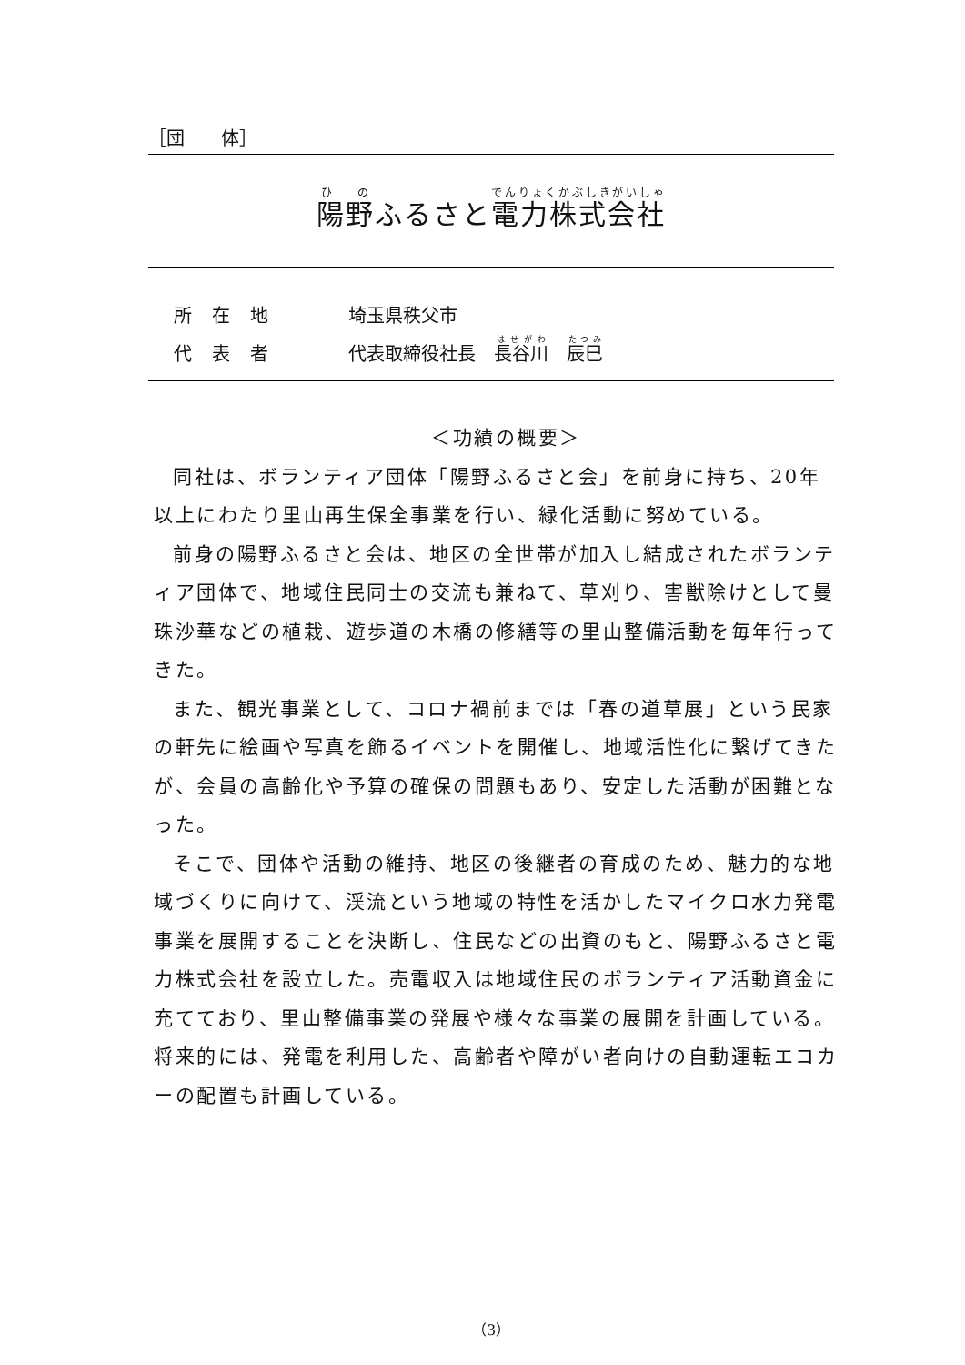［団　　体］
陽野ふるさと電力株式会社
所在地 埼玉県秩父市
代表者 代表取締役社長　長谷川　辰巳
＜功績の概要＞
同社は、ボランティア団体「陽野ふるさと会」を前身に持ち、20年以上にわたり里山再生保全事業を行い、緑化活動に努めている。
前身の陽野ふるさと会は、地区の全世帯が加入し結成されたボランティア団体で、地域住民同士の交流も兼ねて、草刈り、害獣除けとして曼珠沙華などの植栽、遊歩道の木橋の修繕等の里山整備活動を毎年行ってきた。
また、観光事業として、コロナ禍前までは「春の道草展」という民家の軒先に絵画や写真を飾るイベントを開催し、地域活性化に繋げてきたが、会員の高齢化や予算の確保の問題もあり、安定した活動が困難となった。
そこで、団体や活動の維持、地区の後継者の育成のため、魅力的な地域づくりに向けて、渓流という地域の特性を活かしたマイクロ水力発電事業を展開することを決断し、住民などの出資のもと、陽野ふるさと電力株式会社を設立した。売電収入は地域住民のボランティア活動資金に充てており、里山整備事業の発展や様々な事業の展開を計画している。将来的には、発電を利用した、高齢者や障がい者向けの自動運転エコカーの配置も計画している。
（3）